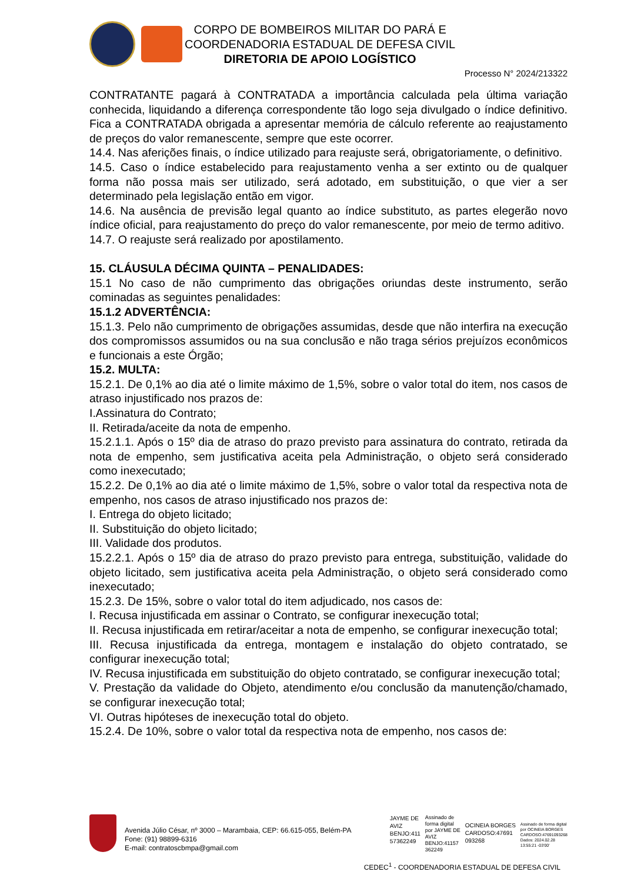CORPO DE BOMBEIROS MILITAR DO PARÁ E
COORDENADORIA ESTADUAL DE DEFESA CIVIL
DIRETORIA DE APOIO LOGÍSTICO
Processo N° 2024/213322
CONTRATANTE pagará à CONTRATADA a importância calculada pela última variação conhecida, liquidando a diferença correspondente tão logo seja divulgado o índice definitivo. Fica a CONTRATADA obrigada a apresentar memória de cálculo referente ao reajustamento de preços do valor remanescente, sempre que este ocorrer.
14.4. Nas aferições finais, o índice utilizado para reajuste será, obrigatoriamente, o definitivo.
14.5. Caso o índice estabelecido para reajustamento venha a ser extinto ou de qualquer forma não possa mais ser utilizado, será adotado, em substituição, o que vier a ser determinado pela legislação então em vigor.
14.6. Na ausência de previsão legal quanto ao índice substituto, as partes elegerão novo índice oficial, para reajustamento do preço do valor remanescente, por meio de termo aditivo.
14.7. O reajuste será realizado por apostilamento.
15. CLÁUSULA DÉCIMA QUINTA – PENALIDADES:
15.1 No caso de não cumprimento das obrigações oriundas deste instrumento, serão cominadas as seguintes penalidades:
15.1.2 ADVERTÊNCIA:
15.1.3. Pelo não cumprimento de obrigações assumidas, desde que não interfira na execução dos compromissos assumidos ou na sua conclusão e não traga sérios prejuízos econômicos e funcionais a este Órgão;
15.2. MULTA:
15.2.1. De 0,1% ao dia até o limite máximo de 1,5%, sobre o valor total do item, nos casos de atraso injustificado nos prazos de:
I.Assinatura do Contrato;
II. Retirada/aceite da nota de empenho.
15.2.1.1. Após o 15º dia de atraso do prazo previsto para assinatura do contrato, retirada da nota de empenho, sem justificativa aceita pela Administração, o objeto será considerado como inexecutado;
15.2.2. De 0,1% ao dia até o limite máximo de 1,5%, sobre o valor total da respectiva nota de empenho, nos casos de atraso injustificado nos prazos de:
I. Entrega do objeto licitado;
II. Substituição do objeto licitado;
III. Validade dos produtos.
15.2.2.1. Após o 15º dia de atraso do prazo previsto para entrega, substituição, validade do objeto licitado, sem justificativa aceita pela Administração, o objeto será considerado como inexecutado;
15.2.3. De 15%, sobre o valor total do item adjudicado, nos casos de:
I. Recusa injustificada em assinar o Contrato, se configurar inexecução total;
II. Recusa injustificada em retirar/aceitar a nota de empenho, se configurar inexecução total;
III. Recusa injustificada da entrega, montagem e instalação do objeto contratado, se configurar inexecução total;
IV. Recusa injustificada em substituição do objeto contratado, se configurar inexecução total;
V. Prestação da validade do Objeto, atendimento e/ou conclusão da manutenção/chamado, se configurar inexecução total;
VI. Outras hipóteses de inexecução total do objeto.
15.2.4. De 10%, sobre o valor total da respectiva nota de empenho, nos casos de:
Avenida Júlio César, nº 3000 – Marambaia, CEP: 66.615-055, Belém-PA
Fone: (91) 98899-6316
E-mail: contratoscbmpa@gmail.com
JAYME DE
AVIZ
BENJO:411
57362249
Assinado de
forma digital
por JAYME DE
AVIZ
BENJO:41157
362249
OCINEIA BORGES
CARDOSO:47691
093268
Assinado de forma digital
por OCINEIA BORGES
CARDOSO:47691093268
Dados: 2024.02.28
13:55:21 -03'00'
CEDEC<sup>1</sup> - COORDENADORIA ESTADUAL DE DEFESA CIVIL